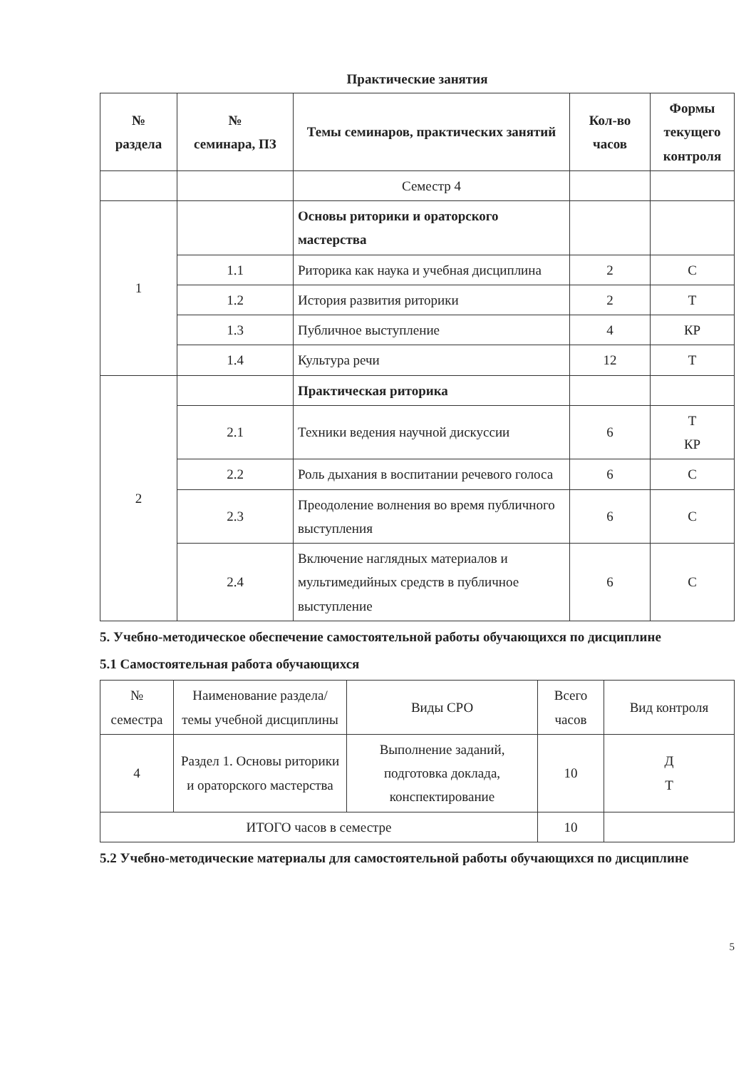Практические занятия
| № раздела | № семинара, ПЗ | Темы семинаров, практических занятий | Кол-во часов | Формы текущего контроля |
| --- | --- | --- | --- | --- |
| | | Семестр 4 | | |
| 1 | | Основы риторики и ораторского мастерства | | |
| | 1.1 | Риторика как наука и учебная дисциплина | 2 | С |
| | 1.2 | История развития риторики | 2 | Т |
| | 1.3 | Публичное выступление | 4 | КР |
| | 1.4 | Культура речи | 12 | Т |
| 2 | | Практическая риторика | | |
| | 2.1 | Техники ведения научной дискуссии | 6 | Т КР |
| | 2.2 | Роль дыхания в воспитании речевого голоса | 6 | С |
| | 2.3 | Преодоление волнения во время публичного выступления | 6 | С |
| | 2.4 | Включение наглядных материалов и мультимедийных средств в публичное выступление | 6 | С |
5. Учебно-методическое обеспечение самостоятельной работы обучающихся по дисциплине
5.1 Самостоятельная работа обучающихся
| № семестра | Наименование раздела/темы учебной дисциплины | Виды СРО | Всего часов | Вид контроля |
| 4 | Раздел 1. Основы риторики и ораторского мастерства | Выполнение заданий, подготовка доклада, конспектирование | 10 | Д Т |
| ИТОГО часов в семестре | | | 10 | |
5.2 Учебно-методические материалы для самостоятельной работы обучающихся по дисциплине
5